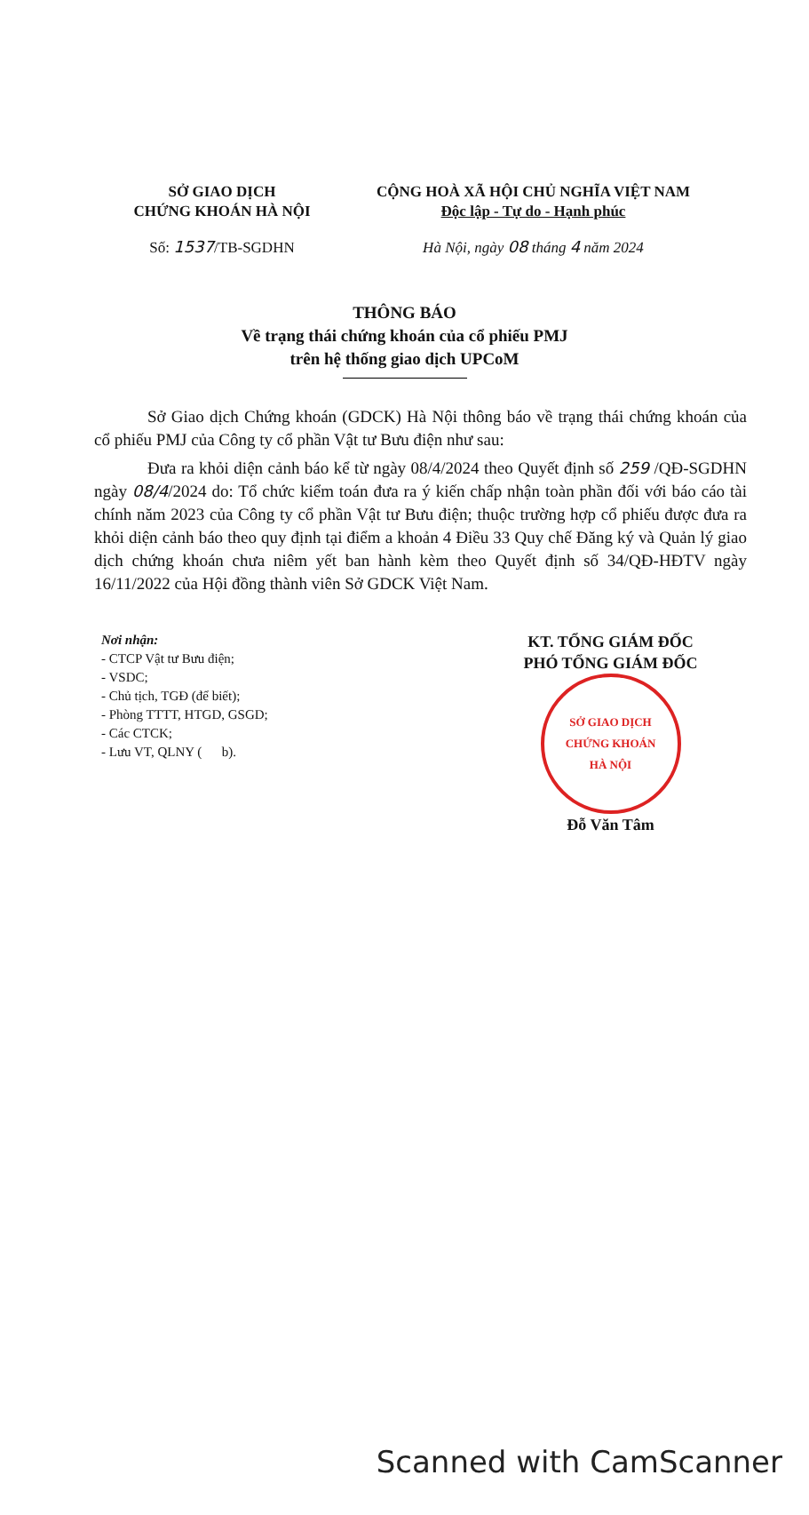SỞ GIAO DỊCH
CHỨNG KHOÁN HÀ NỘI
CỘNG HOÀ XÃ HỘI CHỦ NGHĨA VIỆT NAM
Độc lập - Tự do - Hạnh phúc
Số: 1537/TB-SGDHN Hà Nội, ngày 08 tháng 4 năm 2024
THÔNG BÁO
Về trạng thái chứng khoán của cổ phiếu PMJ
trên hệ thống giao dịch UPCoM
Sở Giao dịch Chứng khoán (GDCK) Hà Nội thông báo về trạng thái chứng khoán của cổ phiếu PMJ của Công ty cổ phần Vật tư Bưu điện như sau:
Đưa ra khỏi diện cảnh báo kể từ ngày 08/4/2024 theo Quyết định số 259 /QĐ-SGDHN ngày 08/4/2024 do: Tổ chức kiểm toán đưa ra ý kiến chấp nhận toàn phần đối với báo cáo tài chính năm 2023 của Công ty cổ phần Vật tư Bưu điện; thuộc trường hợp cổ phiếu được đưa ra khỏi diện cảnh báo theo quy định tại điểm a khoản 4 Điều 33 Quy chế Đăng ký và Quản lý giao dịch chứng khoán chưa niêm yết ban hành kèm theo Quyết định số 34/QĐ-HĐTV ngày 16/11/2022 của Hội đồng thành viên Sở GDCK Việt Nam.
Nơi nhận:
- CTCP Vật tư Bưu điện;
- VSDC;
- Chủ tịch, TGĐ (để biết);
- Phòng TTTT, HTGD, GSGD;
- Các CTCK;
- Lưu VT, QLNY ( b).
KT. TỔNG GIÁM ĐỐC
PHÓ TỔNG GIÁM ĐỐC
SỞ GIAO DỊCH
CHỨNG KHOÁN
HÀ NỘI
Đỗ Văn Tâm
Scanned with CamScanner